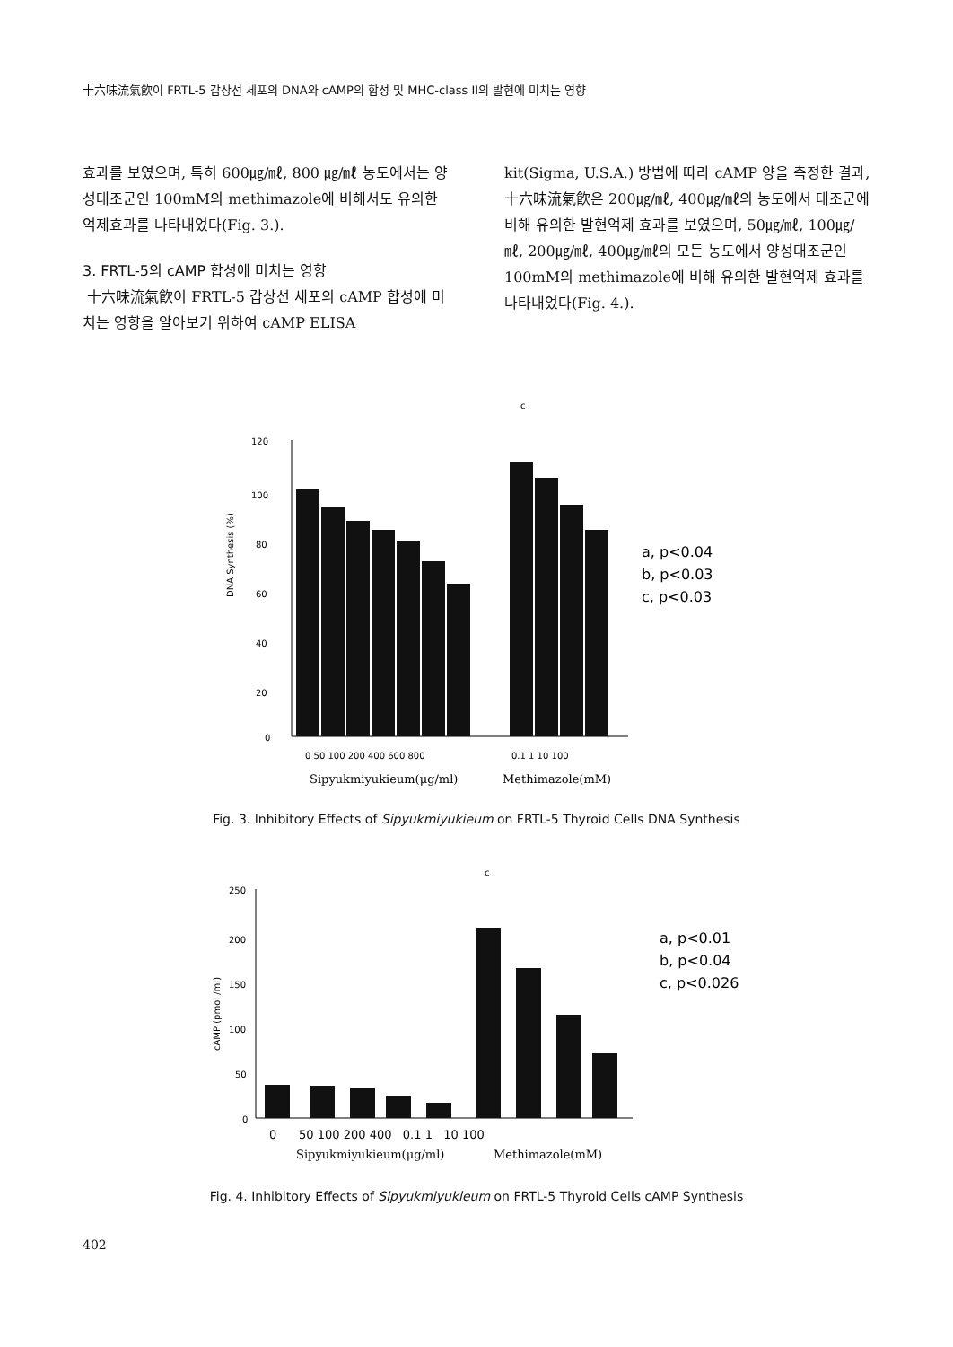十六味流氣飮이 FRTL-5 갑상선 세포의 DNA와 cAMP의 합성 및 MHC-class II의 발현에 미치는 영향
효과를 보였으며, 특히 600㎍/㎖, 800 ㎍/㎖ 농도에서는 양성대조군인 100mM의 methimazole에 비해서도 유의한 억제효과를 나타내었다(Fig. 3.).
3. FRTL-5의 cAMP 합성에 미치는 영향
十六味流氣飮이 FRTL-5 갑상선 세포의 cAMP 합성에 미치는 영향을 알아보기 위하여 cAMP ELISA
kit(Sigma, U.S.A.) 방법에 따라 cAMP 양을 측정한 결과, 十六味流氣飮은 200㎍/㎖, 400㎍/㎖의 농도에서 대조군에 비해 유의한 발현억제 효과를 보였으며, 50㎍/㎖, 100㎍/㎖, 200㎍/㎖, 400㎍/㎖의 모든 농도에서 양성대조군인 100mM의 methimazole에 비해 유의한 발현억제 효과를 나타내었다(Fig. 4.).
c
DNA Synthesis (%)
120
100
80
60
40
20
0
0 50 100 200 400 600 800
0.1 1 10 100
a, p<0.04
b, p<0.03
c, p<0.03
Sipyukmiyukieum(μg/ml)
Methimazole(mM)
Fig. 3. Inhibitory Effects of Sipyukmiyukieum on FRTL-5 Thyroid Cells DNA Synthesis
c
cAMP (pmol /ml)
250
200
150
100
50
0
0 50 100 200 400 0.1 1 10 100
a, p<0.01
b, p<0.04
c, p<0.026
Sipyukmiyukieum(μg/ml)
Methimazole(mM)
Fig. 4. Inhibitory Effects of Sipyukmiyukieum on FRTL-5 Thyroid Cells cAMP Synthesis
402